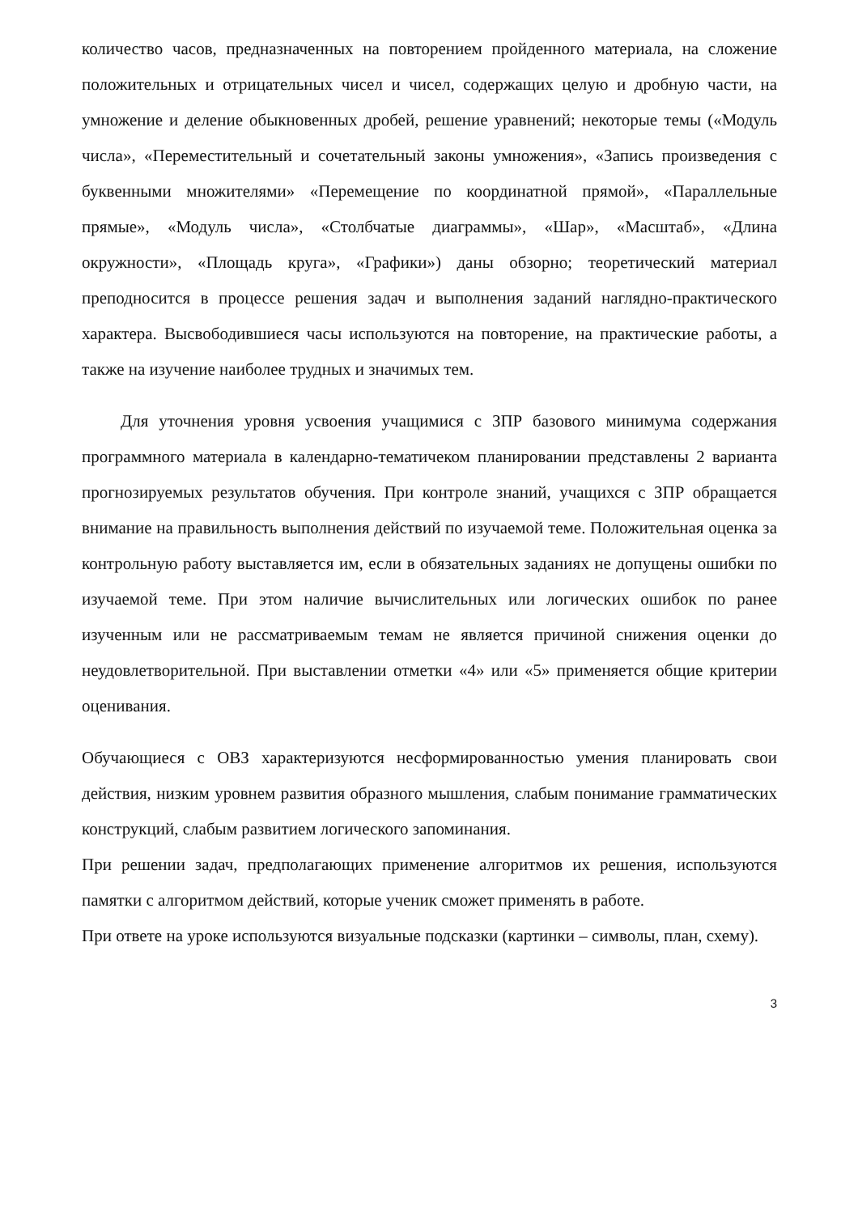количество часов, предназначенных на повторением пройденного материала, на сложение положительных и отрицательных чисел и чисел, содержащих целую и дробную части, на умножение и деление обыкновенных дробей, решение уравнений; некоторые темы («Модуль числа», «Переместительный и сочетательный законы умножения», «Запись произведения с буквенными множителями» «Перемещение по координатной прямой», «Параллельные прямые», «Модуль числа», «Столбчатые диаграммы», «Шар», «Масштаб», «Длина окружности», «Площадь круга», «Графики») даны обзорно; теоретический материал преподносится в процессе решения задач и выполнения заданий наглядно-практического характера. Высвободившиеся часы используются на повторение, на практические работы, а также на изучение наиболее трудных и значимых тем.
Для уточнения уровня усвоения учащимися с ЗПР базового минимума содержания программного материала в календарно-тематичеком планировании представлены 2 варианта прогнозируемых результатов обучения. При контроле знаний, учащихся с ЗПР обращается внимание на правильность выполнения действий по изучаемой теме. Положительная оценка за контрольную работу выставляется им, если в обязательных заданиях не допущены ошибки по изучаемой теме. При этом наличие вычислительных или логических ошибок по ранее изученным или не рассматриваемым темам не является причиной снижения оценки до неудовлетворительной. При выставлении отметки «4» или «5» применяется общие критерии оценивания.
Обучающиеся с ОВЗ характеризуются несформированностью умения планировать свои действия, низким уровнем развития образного мышления, слабым понимание грамматических конструкций, слабым развитием логического запоминания.
При решении задач, предполагающих применение алгоритмов их решения, используются памятки с алгоритмом действий, которые ученик сможет применять в работе.
При ответе на уроке используются визуальные подсказки (картинки – символы, план, схему).
3